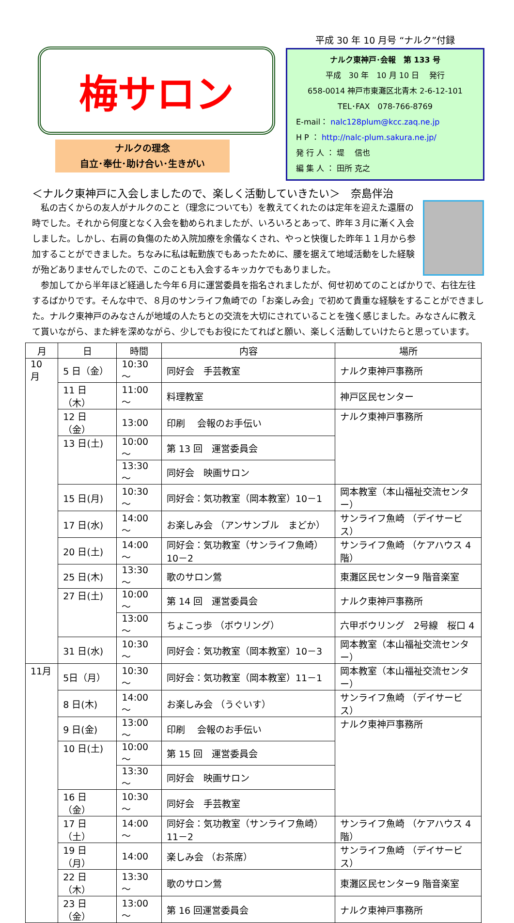梅サロン
ナルクの理念
自立･奉仕･助け合い･生きがい
平成 30 年 10 月号 “ナルク”付録
ナルク東神戸･会報　第 133 号
平成　30 年　10 月 10 日　 発行
658-0014 神戸市東灘区北青木 2-6-12-101
TEL･FAX　078-766-8769
E-mail： nalc128plum@kcc.zaq.ne.jp
H P ： http://nalc-plum.sakura.ne.jp/
発 行 人 ： 堤　 信也
編 集 人 ： 田所 克之
＜ナルク東神戸に入会しましたので、楽しく活動していきたい＞　奈島伴治
　私の古くからの友人がナルクのこと（理念についても）を教えてくれたのは定年を迎えた還暦の時でした。それから何度となく入会を勧められましたが、いろいろとあって、昨年３月に漸く入会しました。しかし、右肩の負傷のため入院加療を余儀なくされ、やっと快復した昨年１１月から参加することができました。ちなみに私は転勤族でもあったために、腰を据えて地域活動をした経験が殆どありませんでしたので、このことも入会するキッカケでもありました。
　参加してから半年ほど経過した今年６月に運営委員を指名されましたが、何せ初めてのことばかりで、右往左往するばかりです。そんな中で、８月のサンライフ魚崎での「お楽しみ会」で初めて貴重な経験をすることができました。ナルク東神戸のみなさんが地域の人たちとの交流を大切にされていることを強く感じました。みなさんに教えて貰いながら、また絆を深めながら、少しでもお役にたてればと願い、楽しく活動していけたらと思っています。
| 月 | 日 | 時間 | 内容 | 場所 |
| --- | --- | --- | --- | --- |
| 10 月 | 5 日（金） | 10:30～ | 同好会 手芸教室 | ナルク東神戸事務所 |
| | 11 日（木） | 11:00～ | 料理教室 | 神戸区民センター |
| | 12 日（金） | 13:00 | 印刷 会報のお手伝い | ナルク東神戸事務所 |
| | 13 日(土) | 10:00～ | 第 13 回 運営委員会 | |
| | | 13:30～ | 同好会 映画サロン | |
| | 15 日(月) | 10:30～ | 同好会：気功教室（岡本教室）10－1 | 岡本教室（本山福祉交流センター） |
| | 17 日(水) | 14:00～ | お楽しみ会 （アンサンブル まどか） | サンライフ魚崎 （デイサービス） |
| | 20 日(土) | 14:00～ | 同好会：気功教室（サンライフ魚崎）10－2 | サンライフ魚崎 （ケアハウス 4 階） |
| | 25 日(木) | 13:30～ | 歌のサロン鶯 | 東灘区民センター9 階音楽室 |
| | 27 日(土) | 10:00～ | 第 14 回 運営委員会 | ナルク東神戸事務所 |
| | | 13:00～ | ちょこっ歩 （ボウリング） | 六甲ボウリング 2号線 桜口 4 |
| | 31 日(水) | 10:30～ | 同好会：気功教室（岡本教室）10－3 | 岡本教室（本山福祉交流センター） |
| 11月 | 5日（月） | 10:30～ | 同好会：気功教室（岡本教室）11－1 | 岡本教室（本山福祉交流センター） |
| | 8 日(木) | 14:00～ | お楽しみ会 （うぐいす） | サンライフ魚崎 （デイサービス） |
| | 9 日(金) | 13:00～ | 印刷 会報のお手伝い | ナルク東神戸事務所 |
| | 10 日(土) | 10:00～ | 第 15 回 運営委員会 | |
| | | 13:30～ | 同好会 映画サロン | |
| | 16 日（金） | 10:30～ | 同好会 手芸教室 | |
| | 17 日（土） | 14:00～ | 同好会：気功教室（サンライフ魚崎）11－2 | サンライフ魚崎 （ケアハウス 4 階） |
| | 19 日（月） | 14:00 | 楽しみ会 （お茶席） | サンライフ魚崎 （デイサービス） |
| | 22 日（木） | 13:30～ | 歌のサロン鶯 | 東灘区民センター9 階音楽室 |
| | 23 日（金） | 13:00～ | 第 16 回運営委員会 | ナルク東神戸事務所 |